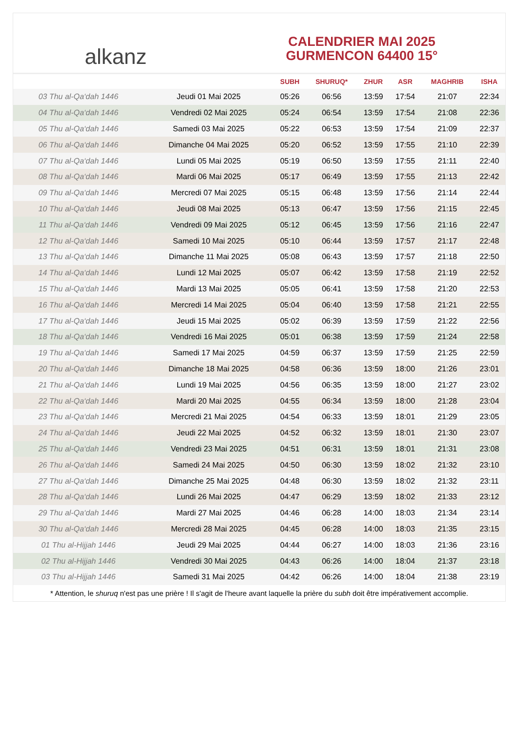alkanz
CALENDRIER MAI 2025
GURMENCON 64400 15°
| | | SUBH | SHURUQ* | ZHUR | ASR | MAGHRIB | ISHA |
| --- | --- | --- | --- | --- | --- | --- | --- |
| 03 Thu al-Qa‘dah 1446 | Jeudi 01 Mai 2025 | 05:26 | 06:56 | 13:59 | 17:54 | 21:07 | 22:34 |
| 04 Thu al-Qa‘dah 1446 | Vendredi 02 Mai 2025 | 05:24 | 06:54 | 13:59 | 17:54 | 21:08 | 22:36 |
| 05 Thu al-Qa‘dah 1446 | Samedi 03 Mai 2025 | 05:22 | 06:53 | 13:59 | 17:54 | 21:09 | 22:37 |
| 06 Thu al-Qa‘dah 1446 | Dimanche 04 Mai 2025 | 05:20 | 06:52 | 13:59 | 17:55 | 21:10 | 22:39 |
| 07 Thu al-Qa‘dah 1446 | Lundi 05 Mai 2025 | 05:19 | 06:50 | 13:59 | 17:55 | 21:11 | 22:40 |
| 08 Thu al-Qa‘dah 1446 | Mardi 06 Mai 2025 | 05:17 | 06:49 | 13:59 | 17:55 | 21:13 | 22:42 |
| 09 Thu al-Qa‘dah 1446 | Mercredi 07 Mai 2025 | 05:15 | 06:48 | 13:59 | 17:56 | 21:14 | 22:44 |
| 10 Thu al-Qa‘dah 1446 | Jeudi 08 Mai 2025 | 05:13 | 06:47 | 13:59 | 17:56 | 21:15 | 22:45 |
| 11 Thu al-Qa‘dah 1446 | Vendredi 09 Mai 2025 | 05:12 | 06:45 | 13:59 | 17:56 | 21:16 | 22:47 |
| 12 Thu al-Qa‘dah 1446 | Samedi 10 Mai 2025 | 05:10 | 06:44 | 13:59 | 17:57 | 21:17 | 22:48 |
| 13 Thu al-Qa‘dah 1446 | Dimanche 11 Mai 2025 | 05:08 | 06:43 | 13:59 | 17:57 | 21:18 | 22:50 |
| 14 Thu al-Qa‘dah 1446 | Lundi 12 Mai 2025 | 05:07 | 06:42 | 13:59 | 17:58 | 21:19 | 22:52 |
| 15 Thu al-Qa‘dah 1446 | Mardi 13 Mai 2025 | 05:05 | 06:41 | 13:59 | 17:58 | 21:20 | 22:53 |
| 16 Thu al-Qa‘dah 1446 | Mercredi 14 Mai 2025 | 05:04 | 06:40 | 13:59 | 17:58 | 21:21 | 22:55 |
| 17 Thu al-Qa‘dah 1446 | Jeudi 15 Mai 2025 | 05:02 | 06:39 | 13:59 | 17:59 | 21:22 | 22:56 |
| 18 Thu al-Qa‘dah 1446 | Vendredi 16 Mai 2025 | 05:01 | 06:38 | 13:59 | 17:59 | 21:24 | 22:58 |
| 19 Thu al-Qa‘dah 1446 | Samedi 17 Mai 2025 | 04:59 | 06:37 | 13:59 | 17:59 | 21:25 | 22:59 |
| 20 Thu al-Qa‘dah 1446 | Dimanche 18 Mai 2025 | 04:58 | 06:36 | 13:59 | 18:00 | 21:26 | 23:01 |
| 21 Thu al-Qa‘dah 1446 | Lundi 19 Mai 2025 | 04:56 | 06:35 | 13:59 | 18:00 | 21:27 | 23:02 |
| 22 Thu al-Qa‘dah 1446 | Mardi 20 Mai 2025 | 04:55 | 06:34 | 13:59 | 18:00 | 21:28 | 23:04 |
| 23 Thu al-Qa‘dah 1446 | Mercredi 21 Mai 2025 | 04:54 | 06:33 | 13:59 | 18:01 | 21:29 | 23:05 |
| 24 Thu al-Qa‘dah 1446 | Jeudi 22 Mai 2025 | 04:52 | 06:32 | 13:59 | 18:01 | 21:30 | 23:07 |
| 25 Thu al-Qa‘dah 1446 | Vendredi 23 Mai 2025 | 04:51 | 06:31 | 13:59 | 18:01 | 21:31 | 23:08 |
| 26 Thu al-Qa‘dah 1446 | Samedi 24 Mai 2025 | 04:50 | 06:30 | 13:59 | 18:02 | 21:32 | 23:10 |
| 27 Thu al-Qa‘dah 1446 | Dimanche 25 Mai 2025 | 04:48 | 06:30 | 13:59 | 18:02 | 21:32 | 23:11 |
| 28 Thu al-Qa‘dah 1446 | Lundi 26 Mai 2025 | 04:47 | 06:29 | 13:59 | 18:02 | 21:33 | 23:12 |
| 29 Thu al-Qa‘dah 1446 | Mardi 27 Mai 2025 | 04:46 | 06:28 | 14:00 | 18:03 | 21:34 | 23:14 |
| 30 Thu al-Qa‘dah 1446 | Mercredi 28 Mai 2025 | 04:45 | 06:28 | 14:00 | 18:03 | 21:35 | 23:15 |
| 01 Thu al-Hijjah 1446 | Jeudi 29 Mai 2025 | 04:44 | 06:27 | 14:00 | 18:03 | 21:36 | 23:16 |
| 02 Thu al-Hijjah 1446 | Vendredi 30 Mai 2025 | 04:43 | 06:26 | 14:00 | 18:04 | 21:37 | 23:18 |
| 03 Thu al-Hijjah 1446 | Samedi 31 Mai 2025 | 04:42 | 06:26 | 14:00 | 18:04 | 21:38 | 23:19 |
* Attention, le shuruq n'est pas une prière ! Il s'agit de l'heure avant laquelle la prière du subh doit être impérativement accomplie.